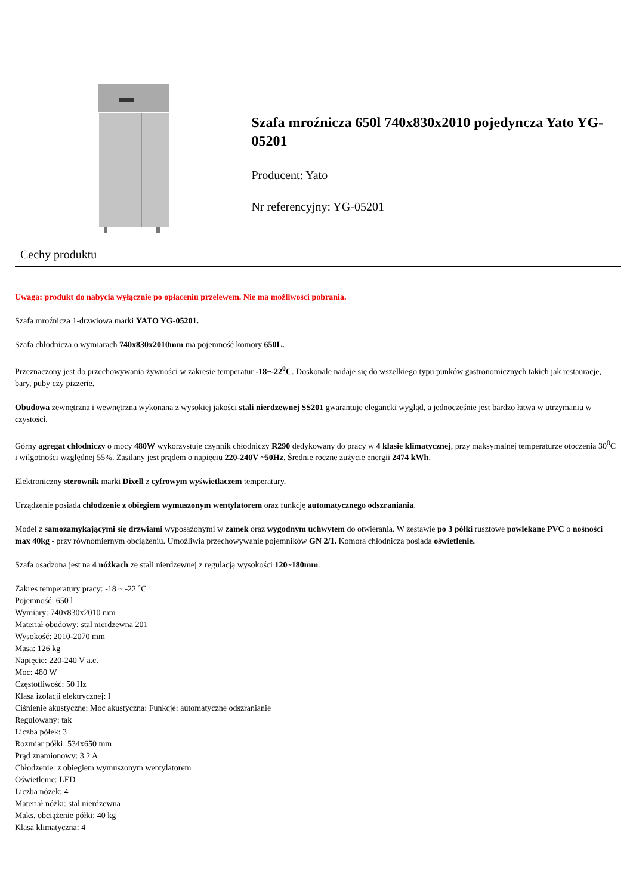Szafa mroźnicza 650l 740x830x2010 pojedyncza Yato YG-05201
Producent: Yato
Nr referencyjny: YG-05201
Cechy produktu
Uwaga: produkt do nabycia wyłącznie po opłaceniu przelewem. Nie ma możliwości pobrania.
Szafa mroźnicza 1-drzwiowa marki YATO YG-05201.
Szafa chłodnicza o wymiarach 740x830x2010mm ma pojemność komory 650L.
Przeznaczony jest do przechowywania żywności w zakresie temperatur -18~-22<sup>0</sup>C. Doskonale nadaje się do wszelkiego typu punków gastronomicznych takich jak restauracje, bary, puby czy pizzerie.
Obudowa zewnętrzna i wewnętrzna wykonana z wysokiej jakości stali nierdzewnej SS201 gwarantuje elegancki wygląd, a jednocześnie jest bardzo łatwa w utrzymaniu w czystości.
Górny agregat chłodniczy o mocy 480W wykorzystuje czynnik chłodniczy R290 dedykowany do pracy w 4 klasie klimatycznej, przy maksymalnej temperaturze otoczenia 30<sup>0</sup>C i wilgotności względnej 55%. Zasilany jest prądem o napięciu 220-240V ~50Hz. Średnie roczne zużycie energii 2474 kWh.
Elektroniczny sterownik marki Dixell z cyfrowym wyświetlaczem temperatury.
Urządzenie posiada chłodzenie z obiegiem wymuszonym wentylatorem oraz funkcję automatycznego odszraniania.
Model z samozamykającymi się drzwiami wyposażonymi w zamek oraz wygodnym uchwytem do otwierania. W zestawie po 3 półki rusztowe powlekane PVC o nośności max 40kg - przy równomiernym obciążeniu. Umożliwia przechowywanie pojemników GN 2/1. Komora chłodnicza posiada oświetlenie.
Szafa osadzona jest na 4 nóżkach ze stali nierdzewnej z regulacją wysokości 120~180mm.
Zakres temperatury pracy: -18 ~ -22 ˚C
Pojemność: 650 l
Wymiary: 740x830x2010 mm
Materiał obudowy: stal nierdzewna 201
Wysokość: 2010-2070 mm
Masa: 126 kg
Napięcie: 220-240 V a.c.
Moc: 480 W
Częstotliwość: 50 Hz
Klasa izolacji elektrycznej: I
Ciśnienie akustyczne: Moc akustyczna: Funkcje: automatyczne odszranianie
Regulowany: tak
Liczba półek: 3
Rozmiar półki: 534x650 mm
Prąd znamionowy: 3.2 A
Chłodzenie: z obiegiem wymuszonym wentylatorem
Oświetlenie: LED
Liczba nóżek: 4
Materiał nóżki: stal nierdzewna
Maks. obciążenie półki: 40 kg
Klasa klimatyczna: 4